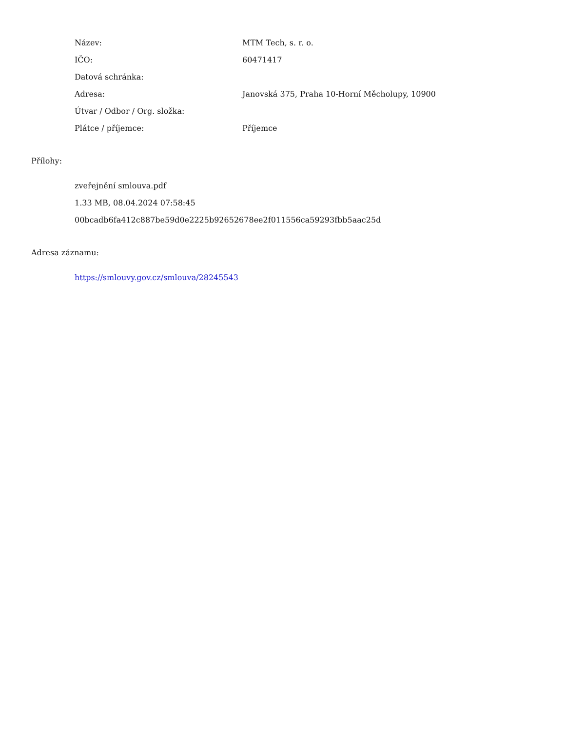| Název: | MTM Tech, s. r. o. |
| IČO: | 60471417 |
| Datová schránka: | |
| Adresa: | Janovská 375, Praha 10-Horní Měcholupy, 10900 |
| Útvar / Odbor / Org. složka: | |
| Plátce / příjemce: | Příjemce |
Přílohy:
zveřejnění smlouva.pdf
1.33 MB, 08.04.2024 07:58:45
00bcadb6fa412c887be59d0e2225b92652678ee2f011556ca59293fbb5aac25d
Adresa záznamu:
https://smlouvy.gov.cz/smlouva/28245543